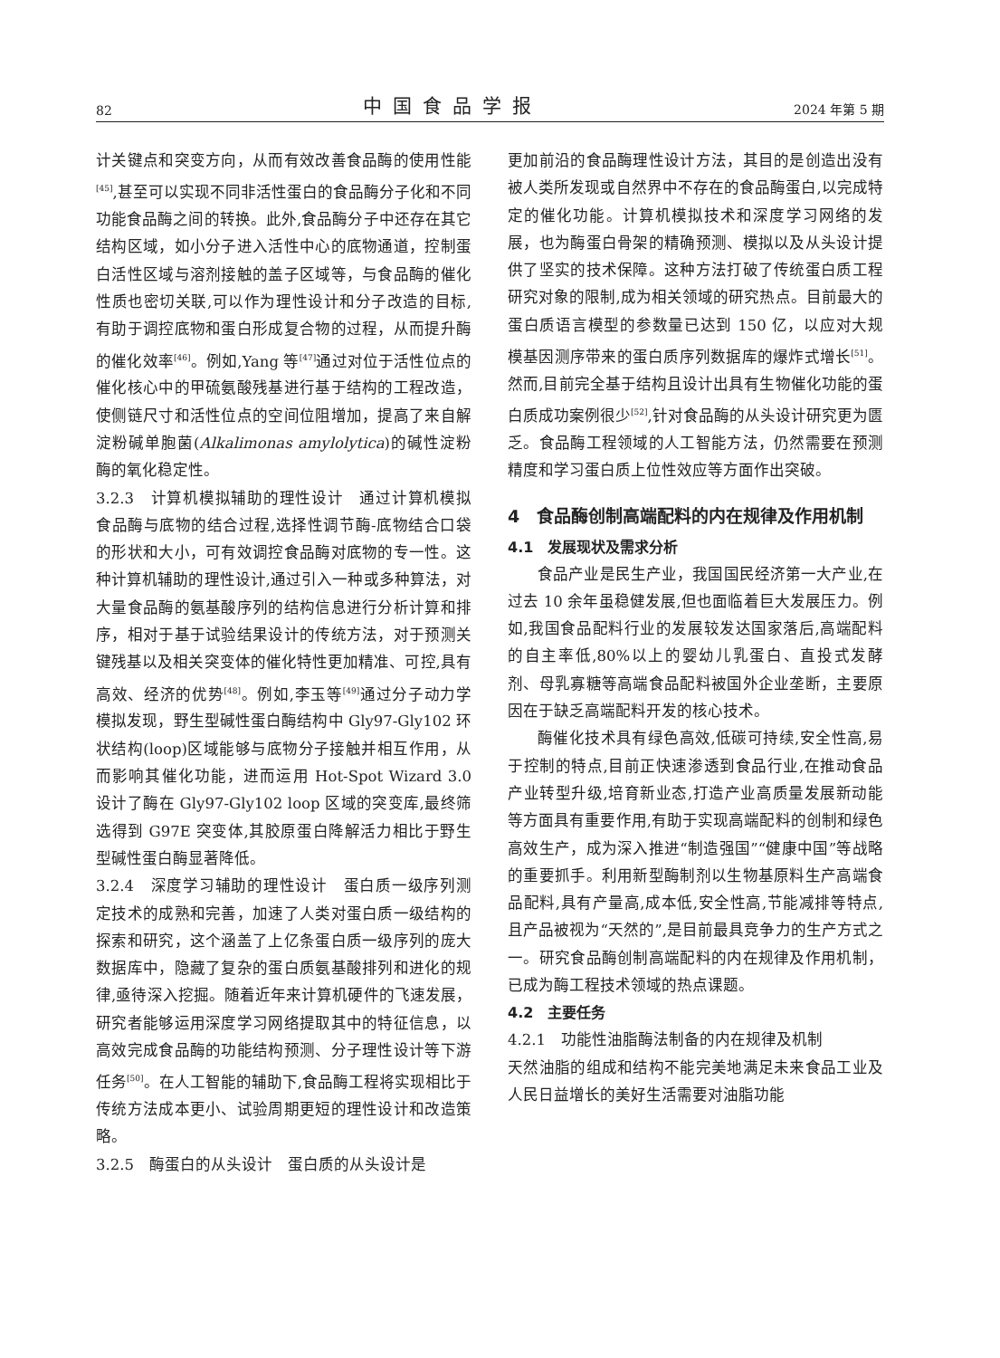82 中国食品学报 2024 年第 5 期
计关键点和突变方向，从而有效改善食品酶的使用性能<sup>[45]</sup>,甚至可以实现不同非活性蛋白的食品酶分子化和不同功能食品酶之间的转换。此外,食品酶分子中还存在其它结构区域，如小分子进入活性中心的底物通道，控制蛋白活性区域与溶剂接触的盖子区域等，与食品酶的催化性质也密切关联,可以作为理性设计和分子改造的目标,有助于调控底物和蛋白形成复合物的过程，从而提升酶的催化效率<sup>[46]</sup>。例如,Yang 等<sup>[47]</sup>通过对位于活性位点的催化核心中的甲硫氨酸残基进行基于结构的工程改造，使侧链尺寸和活性位点的空间位阻增加，提高了来自解淀粉碱单胞菌(Alkalimonas amylolytica)的碱性淀粉酶的氧化稳定性。
3.2.3　计算机模拟辅助的理性设计　通过计算机模拟食品酶与底物的结合过程,选择性调节酶-底物结合口袋的形状和大小，可有效调控食品酶对底物的专一性。这种计算机辅助的理性设计,通过引入一种或多种算法，对大量食品酶的氨基酸序列的结构信息进行分析计算和排序，相对于基于试验结果设计的传统方法，对于预测关键残基以及相关突变体的催化特性更加精准、可控,具有高效、经济的优势<sup>[48]</sup>。例如,李玉等<sup>[49]</sup>通过分子动力学模拟发现，野生型碱性蛋白酶结构中 Gly97-Gly102 环状结构(loop)区域能够与底物分子接触并相互作用，从而影响其催化功能，进而运用 Hot-Spot Wizard 3.0 设计了酶在 Gly97-Gly102 loop 区域的突变库,最终筛选得到 G97E 突变体,其胶原蛋白降解活力相比于野生型碱性蛋白酶显著降低。
3.2.4　深度学习辅助的理性设计　蛋白质一级序列测定技术的成熟和完善，加速了人类对蛋白质一级结构的探索和研究，这个涵盖了上亿条蛋白质一级序列的庞大数据库中，隐藏了复杂的蛋白质氨基酸排列和进化的规律,亟待深入挖掘。随着近年来计算机硬件的飞速发展，研究者能够运用深度学习网络提取其中的特征信息，以高效完成食品酶的功能结构预测、分子理性设计等下游任务<sup>[50]</sup>。在人工智能的辅助下,食品酶工程将实现相比于传统方法成本更小、试验周期更短的理性设计和改造策略。
3.2.5　酶蛋白的从头设计　蛋白质的从头设计是
更加前沿的食品酶理性设计方法，其目的是创造出没有被人类所发现或自然界中不存在的食品酶蛋白,以完成特定的催化功能。计算机模拟技术和深度学习网络的发展，也为酶蛋白骨架的精确预测、模拟以及从头设计提供了坚实的技术保障。这种方法打破了传统蛋白质工程研究对象的限制,成为相关领域的研究热点。目前最大的蛋白质语言模型的参数量已达到 150 亿，以应对大规模基因测序带来的蛋白质序列数据库的爆炸式增长<sup>[51]</sup>。然而,目前完全基于结构且设计出具有生物催化功能的蛋白质成功案例很少<sup>[52]</sup>,针对食品酶的从头设计研究更为匮乏。食品酶工程领域的人工智能方法，仍然需要在预测精度和学习蛋白质上位性效应等方面作出突破。
4　食品酶创制高端配料的内在规律及作用机制
4.1　发展现状及需求分析
食品产业是民生产业，我国国民经济第一大产业,在过去 10 余年虽稳健发展,但也面临着巨大发展压力。例如,我国食品配料行业的发展较发达国家落后,高端配料的自主率低,80%以上的婴幼儿乳蛋白、直投式发酵剂、母乳寡糖等高端食品配料被国外企业垄断，主要原因在于缺乏高端配料开发的核心技术。
酶催化技术具有绿色高效,低碳可持续,安全性高,易于控制的特点,目前正快速渗透到食品行业,在推动食品产业转型升级,培育新业态,打造产业高质量发展新动能等方面具有重要作用,有助于实现高端配料的创制和绿色高效生产，成为深入推进“制造强国”“健康中国”等战略的重要抓手。利用新型酶制剂以生物基原料生产高端食品配料,具有产量高,成本低,安全性高,节能减排等特点,且产品被视为“天然的”,是目前最具竞争力的生产方式之一。研究食品酶创制高端配料的内在规律及作用机制，已成为酶工程技术领域的热点课题。
4.2　主要任务
4.2.1　功能性油脂酶法制备的内在规律及机制
天然油脂的组成和结构不能完美地满足未来食品工业及人民日益增长的美好生活需要对油脂功能